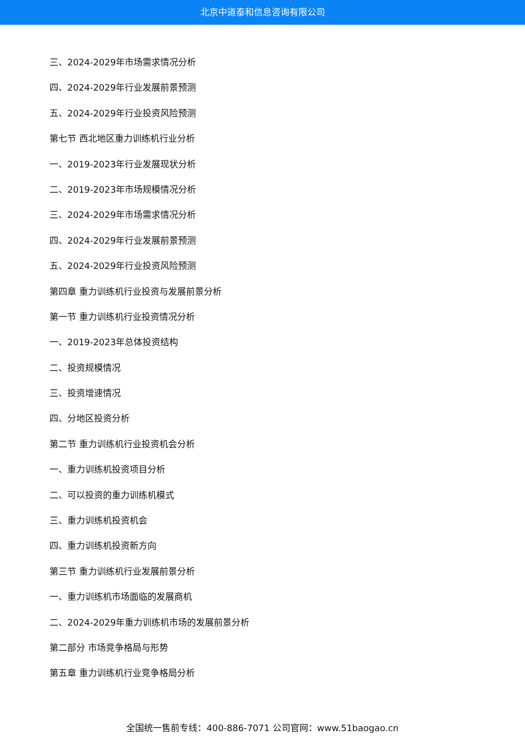北京中道泰和信息咨询有限公司
三、2024-2029年市场需求情况分析
四、2024-2029年行业发展前景预测
五、2024-2029年行业投资风险预测
第七节 西北地区重力训练机行业分析
一、2019-2023年行业发展现状分析
二、2019-2023年市场规模情况分析
三、2024-2029年市场需求情况分析
四、2024-2029年行业发展前景预测
五、2024-2029年行业投资风险预测
第四章 重力训练机行业投资与发展前景分析
第一节 重力训练机行业投资情况分析
一、2019-2023年总体投资结构
二、投资规模情况
三、投资增速情况
四、分地区投资分析
第二节 重力训练机行业投资机会分析
一、重力训练机投资项目分析
二、可以投资的重力训练机模式
三、重力训练机投资机会
四、重力训练机投资新方向
第三节 重力训练机行业发展前景分析
一、重力训练机市场面临的发展商机
二、2024-2029年重力训练机市场的发展前景分析
第二部分 市场竞争格局与形势
第五章 重力训练机行业竞争格局分析
全国统一售前专线：400-886-7071 公司官网：www.51baogao.cn